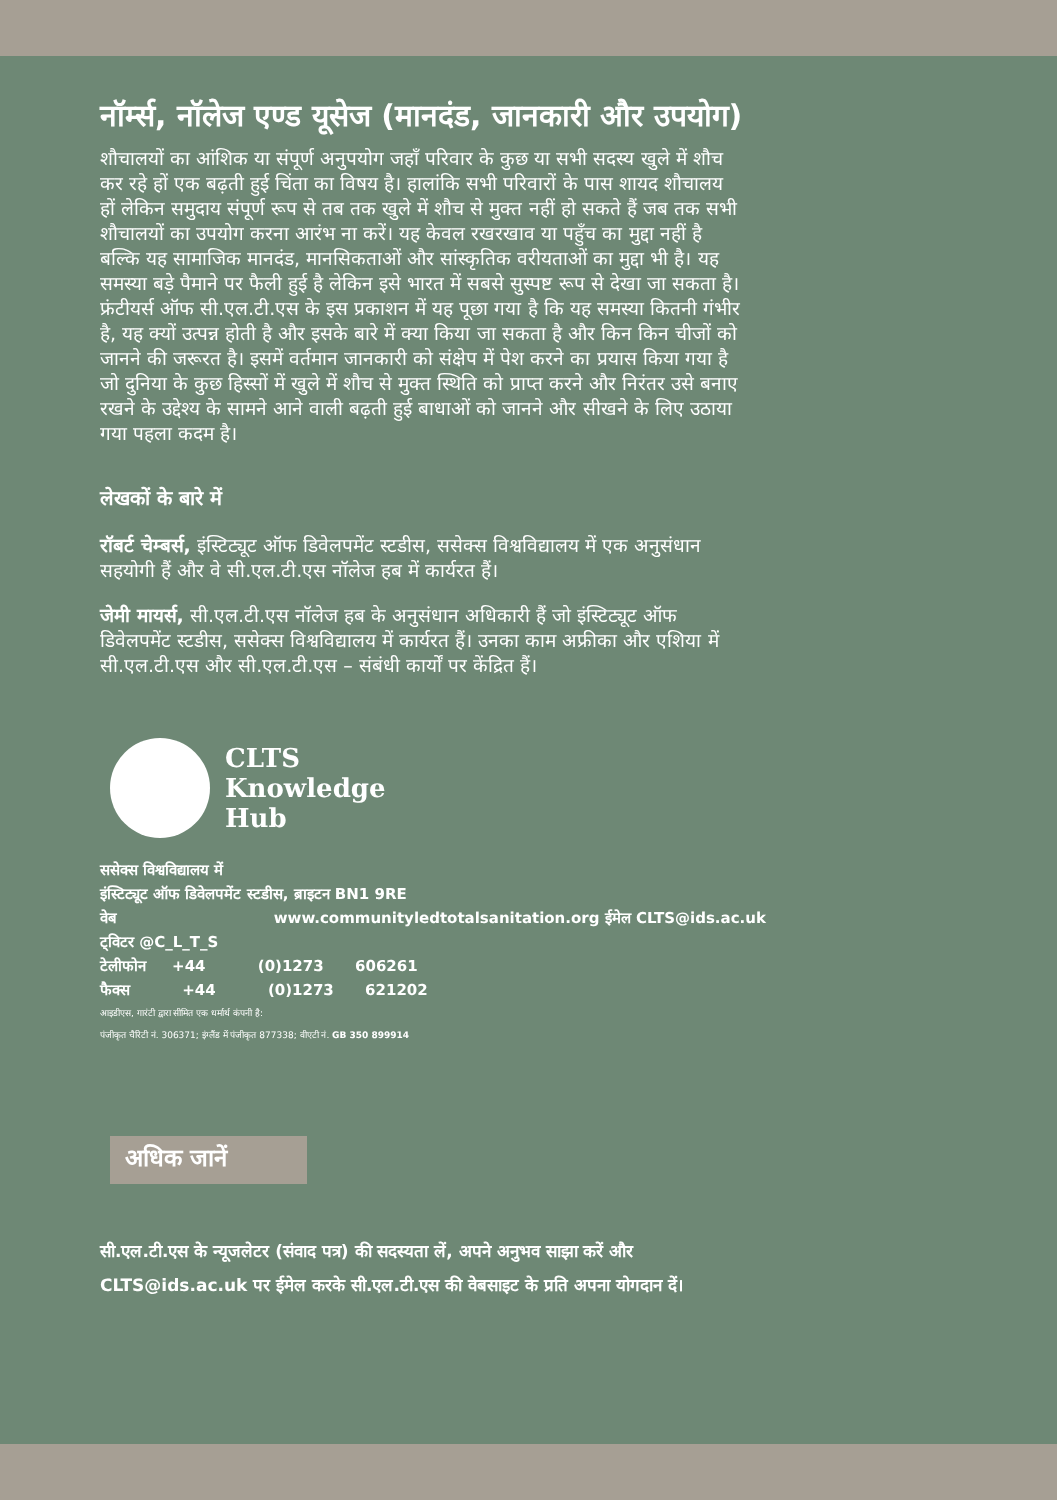नॉर्म्स, नॉलेज एण्ड यूसेज (मानदंड, जानकारी और उपयोग)
शौचालयों का आंशिक या संपूर्ण अनुपयोग जहाँ परिवार के कुछ या सभी सदस्य खुले में शौच कर रहे हों एक बढ़ती हुई चिंता का विषय है। हालांकि सभी परिवारों के पास शायद शौचालय हों लेकिन समुदाय संपूर्ण रूप से तब तक खुले में शौच से मुक्त नहीं हो सकते हैं जब तक सभी शौचालयों का उपयोग करना आरंभ ना करें। यह केवल रखरखाव या पहुँच का मुद्दा नहीं है बल्कि यह सामाजिक मानदंड, मानसिकताओं और सांस्कृतिक वरीयताओं का मुद्दा भी है। यह समस्या बड़े पैमाने पर फैली हुई है लेकिन इसे भारत में सबसे सुस्पष्ट रूप से देखा जा सकता है। फ्रंटीयर्स ऑफ सी.एल.टी.एस के इस प्रकाशन में यह पूछा गया है कि यह समस्या कितनी गंभीर है, यह क्यों उत्पन्न होती है और इसके बारे में क्या किया जा सकता है और किन किन चीजों को जानने की जरूरत है। इसमें वर्तमान जानकारी को संक्षेप में पेश करने का प्रयास किया गया है जो दुनिया के कुछ हिस्सों में खुले में शौच से मुक्त स्थिति को प्राप्त करने और निरंतर उसे बनाए रखने के उद्देश्य के सामने आने वाली बढ़ती हुई बाधाओं को जानने और सीखने के लिए उठाया गया पहला कदम है।
लेखकों के बारे में
रॉबर्ट चेम्बर्स, इंस्टिट्यूट ऑफ डिवेलपमेंट स्टडीस, ससेक्स विश्वविद्यालय में एक अनुसंधान सहयोगी हैं और वे सी.एल.टी.एस नॉलेज हब में कार्यरत हैं।
जेमी मायर्स, सी.एल.टी.एस नॉलेज हब के अनुसंधान अधिकारी हैं जो इंस्टिट्यूट ऑफ डिवेलपमेंट स्टडीस, ससेक्स विश्वविद्यालय में कार्यरत हैं। उनका काम अफ्रीका और एशिया में सी.एल.टी.एस और सी.एल.टी.एस – संबंधी कार्यों पर केंद्रित हैं।
CLTS
Knowledge
Hub
ससेक्स विश्वविद्यालय में
इंस्टिट्यूट ऑफ डिवेलपमेंट स्टडीस, ब्राइटन BN1 9RE
वेब www.communityledtotalsanitation.org ईमेल CLTS@ids.ac.uk
ट्विटर @C_L_T_S
टेलीफोन +44 (0)1273 606261
फैक्स +44 (0)1273 621202
आइडीएस, गारंटी द्वारा सीमित एक धर्मार्थ कंपनी है:
पंजीकृत चैरिटी नं. 306371; इंग्लैंड में पंजीकृत 877338; वीएटी नं. GB 350 899914
अधिक जानें
सी.एल.टी.एस के न्यूजलेटर (संवाद पत्र) की सदस्यता लें, अपने अनुभव साझा करें और
CLTS@ids.ac.uk पर ईमेल करके सी.एल.टी.एस की वेबसाइट के प्रति अपना योगदान दें।